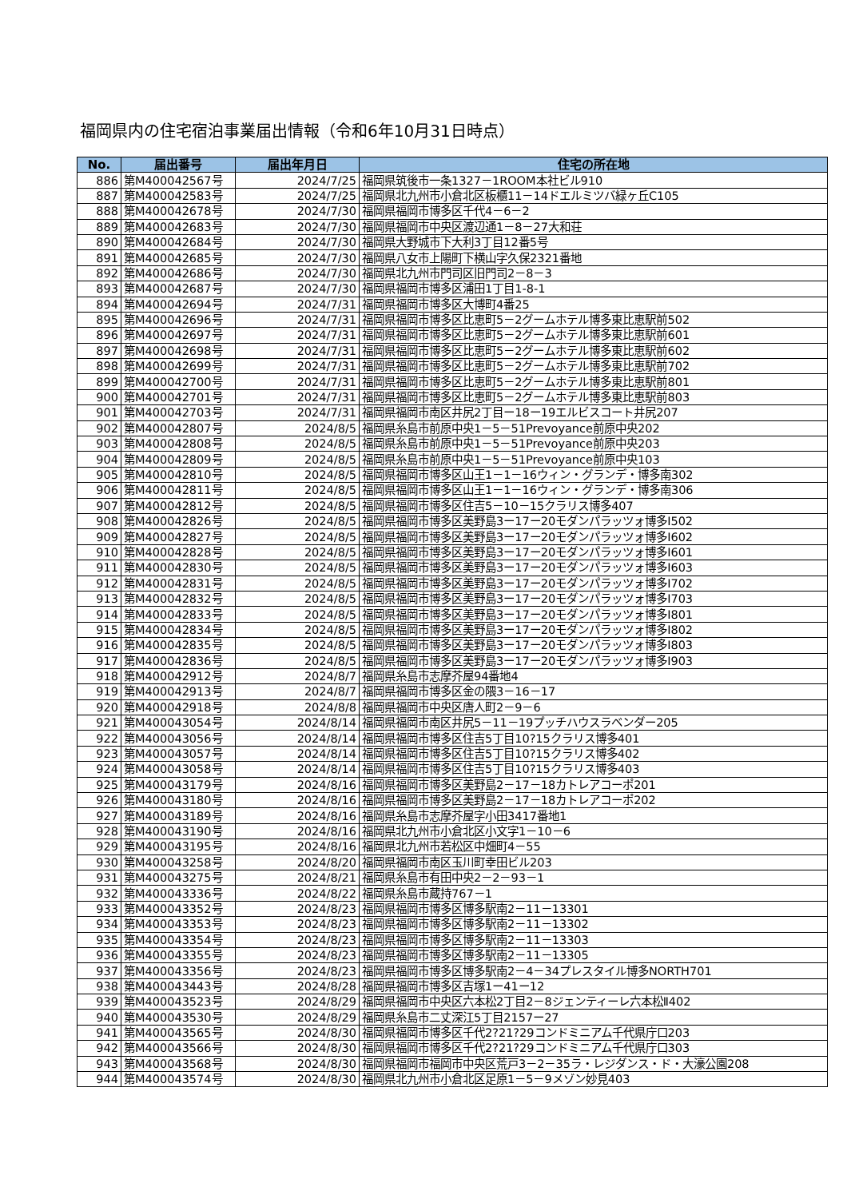福岡県内の住宅宿泊事業届出情報（令和6年10月31日時点）
| No. | 届出番号 | 届出年月日 | 住宅の所在地 |
| --- | --- | --- | --- |
| 886 | 第M400042567号 | 2024/7/25 | 福岡県筑後市一条1327－1ROOM本社ビル910 |
| 887 | 第M400042583号 | 2024/7/25 | 福岡県北九州市小倉北区板櫃11－14ドエルミツバ緑ヶ丘C105 |
| 888 | 第M400042678号 | 2024/7/30 | 福岡県福岡市博多区千代4－6－2 |
| 889 | 第M400042683号 | 2024/7/30 | 福岡県福岡市中央区渡辺通1－8－27大和荘 |
| 890 | 第M400042684号 | 2024/7/30 | 福岡県大野城市下大利3丁目12番5号 |
| 891 | 第M400042685号 | 2024/7/30 | 福岡県八女市上陽町下横山字久保2321番地 |
| 892 | 第M400042686号 | 2024/7/30 | 福岡県北九州市門司区旧門司2－8－3 |
| 893 | 第M400042687号 | 2024/7/30 | 福岡県福岡市博多区浦田1丁目1-8-1 |
| 894 | 第M400042694号 | 2024/7/31 | 福岡県福岡市博多区大博町4番25 |
| 895 | 第M400042696号 | 2024/7/31 | 福岡県福岡市博多区比恵町5－2グームホテル博多東比恵駅前502 |
| 896 | 第M400042697号 | 2024/7/31 | 福岡県福岡市博多区比恵町5－2グームホテル博多東比恵駅前601 |
| 897 | 第M400042698号 | 2024/7/31 | 福岡県福岡市博多区比恵町5－2グームホテル博多東比恵駅前602 |
| 898 | 第M400042699号 | 2024/7/31 | 福岡県福岡市博多区比恵町5－2グームホテル博多東比恵駅前702 |
| 899 | 第M400042700号 | 2024/7/31 | 福岡県福岡市博多区比恵町5－2グームホテル博多東比恵駅前801 |
| 900 | 第M400042701号 | 2024/7/31 | 福岡県福岡市博多区比恵町5－2グームホテル博多東比恵駅前803 |
| 901 | 第M400042703号 | 2024/7/31 | 福岡県福岡市南区井尻2丁目ー18ー19エルビスコート井尻207 |
| 902 | 第M400042807号 | 2024/8/5 | 福岡県糸島市前原中央1－5－51Prevoyance前原中央202 |
| 903 | 第M400042808号 | 2024/8/5 | 福岡県糸島市前原中央1－5－51Prevoyance前原中央203 |
| 904 | 第M400042809号 | 2024/8/5 | 福岡県糸島市前原中央1－5－51Prevoyance前原中央103 |
| 905 | 第M400042810号 | 2024/8/5 | 福岡県福岡市博多区山王1－1－16ウィン・グランデ・博多南302 |
| 906 | 第M400042811号 | 2024/8/5 | 福岡県福岡市博多区山王1－1－16ウィン・グランデ・博多南306 |
| 907 | 第M400042812号 | 2024/8/5 | 福岡県福岡市博多区住吉5－10－15クラリス博多407 |
| 908 | 第M400042826号 | 2024/8/5 | 福岡県福岡市博多区美野島3ー17ー20モダンパラッツォ博多Ⅰ502 |
| 909 | 第M400042827号 | 2024/8/5 | 福岡県福岡市博多区美野島3ー17ー20モダンパラッツォ博多Ⅰ602 |
| 910 | 第M400042828号 | 2024/8/5 | 福岡県福岡市博多区美野島3ー17ー20モダンパラッツォ博多Ⅰ601 |
| 911 | 第M400042830号 | 2024/8/5 | 福岡県福岡市博多区美野島3ー17ー20モダンパラッツォ博多Ⅰ603 |
| 912 | 第M400042831号 | 2024/8/5 | 福岡県福岡市博多区美野島3ー17ー20モダンパラッツォ博多Ⅰ702 |
| 913 | 第M400042832号 | 2024/8/5 | 福岡県福岡市博多区美野島3ー17ー20モダンパラッツォ博多Ⅰ703 |
| 914 | 第M400042833号 | 2024/8/5 | 福岡県福岡市博多区美野島3ー17ー20モダンパラッツォ博多Ⅰ801 |
| 915 | 第M400042834号 | 2024/8/5 | 福岡県福岡市博多区美野島3ー17ー20モダンパラッツォ博多Ⅰ802 |
| 916 | 第M400042835号 | 2024/8/5 | 福岡県福岡市博多区美野島3ー17ー20モダンパラッツォ博多Ⅰ803 |
| 917 | 第M400042836号 | 2024/8/5 | 福岡県福岡市博多区美野島3ー17ー20モダンパラッツォ博多Ⅰ903 |
| 918 | 第M400042912号 | 2024/8/7 | 福岡県糸島市志摩芥屋94番地4 |
| 919 | 第M400042913号 | 2024/8/7 | 福岡県福岡市博多区金の隈3－16－17 |
| 920 | 第M400042918号 | 2024/8/8 | 福岡県福岡市中央区唐人町2－9－6 |
| 921 | 第M400043054号 | 2024/8/14 | 福岡県福岡市南区井尻5－11－19プッチハウスラベンダー205 |
| 922 | 第M400043056号 | 2024/8/14 | 福岡県福岡市博多区住吉5丁目10?15クラリス博多401 |
| 923 | 第M400043057号 | 2024/8/14 | 福岡県福岡市博多区住吉5丁目10?15クラリス博多402 |
| 924 | 第M400043058号 | 2024/8/14 | 福岡県福岡市博多区住吉5丁目10?15クラリス博多403 |
| 925 | 第M400043179号 | 2024/8/16 | 福岡県福岡市博多区美野島2－17－18カトレアコーポ201 |
| 926 | 第M400043180号 | 2024/8/16 | 福岡県福岡市博多区美野島2－17－18カトレアコーポ202 |
| 927 | 第M400043189号 | 2024/8/16 | 福岡県糸島市志摩芥屋字小田3417番地1 |
| 928 | 第M400043190号 | 2024/8/16 | 福岡県北九州市小倉北区小文字1－10－6 |
| 929 | 第M400043195号 | 2024/8/16 | 福岡県北九州市若松区中畑町4－55 |
| 930 | 第M400043258号 | 2024/8/20 | 福岡県福岡市南区玉川町幸田ビル203 |
| 931 | 第M400043275号 | 2024/8/21 | 福岡県糸島市有田中央2－2－93－1 |
| 932 | 第M400043336号 | 2024/8/22 | 福岡県糸島市蔵持767－1 |
| 933 | 第M400043352号 | 2024/8/23 | 福岡県福岡市博多区博多駅南2－11－13301 |
| 934 | 第M400043353号 | 2024/8/23 | 福岡県福岡市博多区博多駅南2－11－13302 |
| 935 | 第M400043354号 | 2024/8/23 | 福岡県福岡市博多区博多駅南2－11－13303 |
| 936 | 第M400043355号 | 2024/8/23 | 福岡県福岡市博多区博多駅南2－11－13305 |
| 937 | 第M400043356号 | 2024/8/23 | 福岡県福岡市博多区博多駅南2－4－34プレスタイル博多NORTH701 |
| 938 | 第M400043443号 | 2024/8/28 | 福岡県福岡市博多区吉塚1ー41ー12 |
| 939 | 第M400043523号 | 2024/8/29 | 福岡県福岡市中央区六本松2丁目2－8ジェンティーレ六本松Ⅱ402 |
| 940 | 第M400043530号 | 2024/8/29 | 福岡県糸島市二丈深江5丁目2157ー27 |
| 941 | 第M400043565号 | 2024/8/30 | 福岡県福岡市博多区千代2?21?29コンドミニアム千代県庁口203 |
| 942 | 第M400043566号 | 2024/8/30 | 福岡県福岡市博多区千代2?21?29コンドミニアム千代県庁口303 |
| 943 | 第M400043568号 | 2024/8/30 | 福岡県福岡市福岡市中央区荒戸3－2－35ラ・レジダンス・ド・大濠公園208 |
| 944 | 第M400043574号 | 2024/8/30 | 福岡県北九州市小倉北区足原1－5－9メゾン妙見403 |